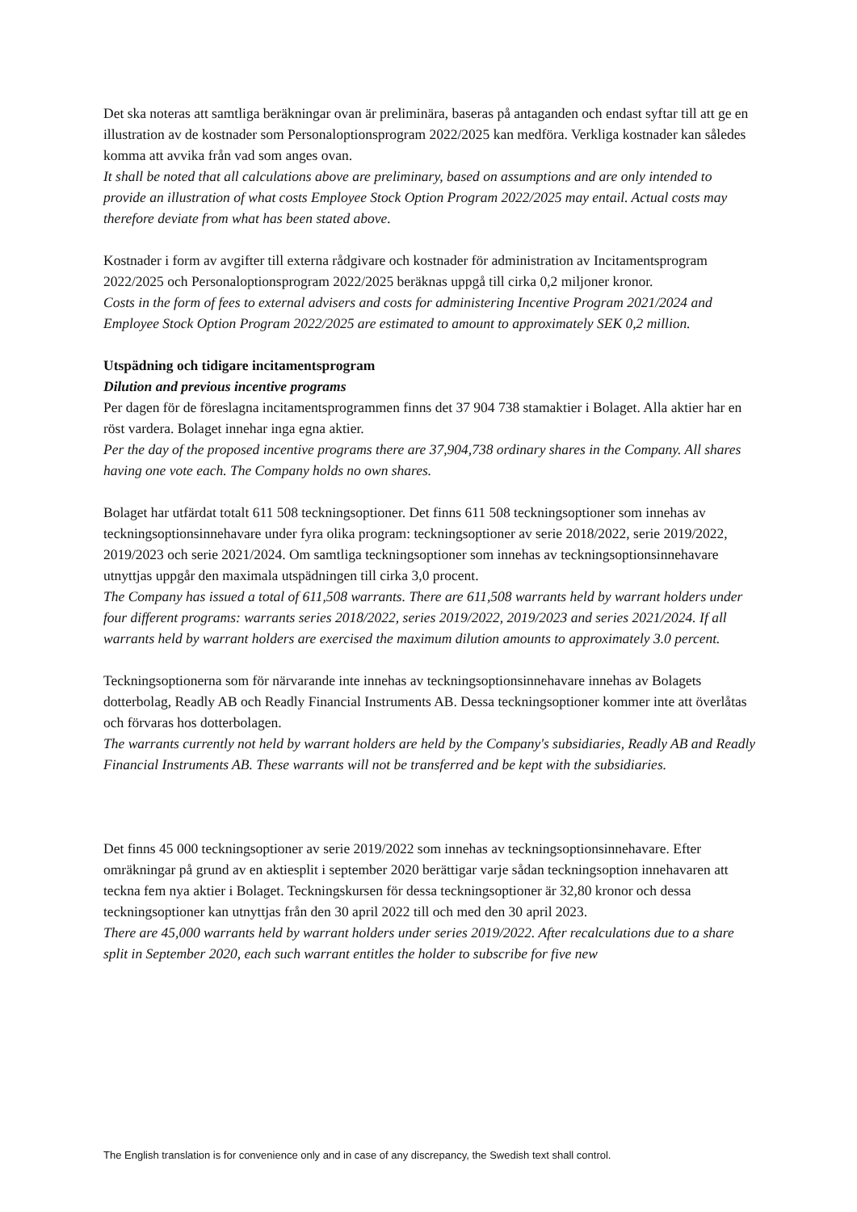Det ska noteras att samtliga beräkningar ovan är preliminära, baseras på antaganden och endast syftar till att ge en illustration av de kostnader som Personaloptionsprogram 2022/2025 kan medföra. Verkliga kostnader kan således komma att avvika från vad som anges ovan.
It shall be noted that all calculations above are preliminary, based on assumptions and are only intended to provide an illustration of what costs Employee Stock Option Program 2022/2025 may entail. Actual costs may therefore deviate from what has been stated above.
Kostnader i form av avgifter till externa rådgivare och kostnader för administration av Incitamentsprogram 2022/2025 och Personaloptionsprogram 2022/2025 beräknas uppgå till cirka 0,2 miljoner kronor.
Costs in the form of fees to external advisers and costs for administering Incentive Program 2021/2024 and Employee Stock Option Program 2022/2025 are estimated to amount to approximately SEK 0,2 million.
Utspädning och tidigare incitamentsprogram
Dilution and previous incentive programs
Per dagen för de föreslagna incitamentsprogrammen finns det 37 904 738 stamaktier i Bolaget. Alla aktier har en röst vardera. Bolaget innehar inga egna aktier.
Per the day of the proposed incentive programs there are 37,904,738 ordinary shares in the Company. All shares having one vote each. The Company holds no own shares.
Bolaget har utfärdat totalt 611 508 teckningsoptioner. Det finns 611 508 teckningsoptioner som innehas av teckningsoptionsinnehavare under fyra olika program: teckningsoptioner av serie 2018/2022, serie 2019/2022, 2019/2023 och serie 2021/2024. Om samtliga teckningsoptioner som innehas av teckningsoptionsinnehavare utnyttjas uppgår den maximala utspädningen till cirka 3,0 procent.
The Company has issued a total of 611,508 warrants. There are 611,508 warrants held by warrant holders under four different programs: warrants series 2018/2022, series 2019/2022, 2019/2023 and series 2021/2024. If all warrants held by warrant holders are exercised the maximum dilution amounts to approximately 3.0 percent.
Teckningsoptionerna som för närvarande inte innehas av teckningsoptionsinnehavare innehas av Bolagets dotterbolag, Readly AB och Readly Financial Instruments AB. Dessa teckningsoptioner kommer inte att överlåtas och förvaras hos dotterbolagen.
The warrants currently not held by warrant holders are held by the Company's subsidiaries, Readly AB and Readly Financial Instruments AB. These warrants will not be transferred and be kept with the subsidiaries.
Det finns 45 000 teckningsoptioner av serie 2019/2022 som innehas av teckningsoptionsinnehavare. Efter omräkningar på grund av en aktiesplit i september 2020 berättigar varje sådan teckningsoption innehavaren att teckna fem nya aktier i Bolaget. Teckningskursen för dessa teckningsoptioner är 32,80 kronor och dessa teckningsoptioner kan utnyttjas från den 30 april 2022 till och med den 30 april 2023.
There are 45,000 warrants held by warrant holders under series 2019/2022. After recalculations due to a share split in September 2020, each such warrant entitles the holder to subscribe for five new
The English translation is for convenience only and in case of any discrepancy, the Swedish text shall control.